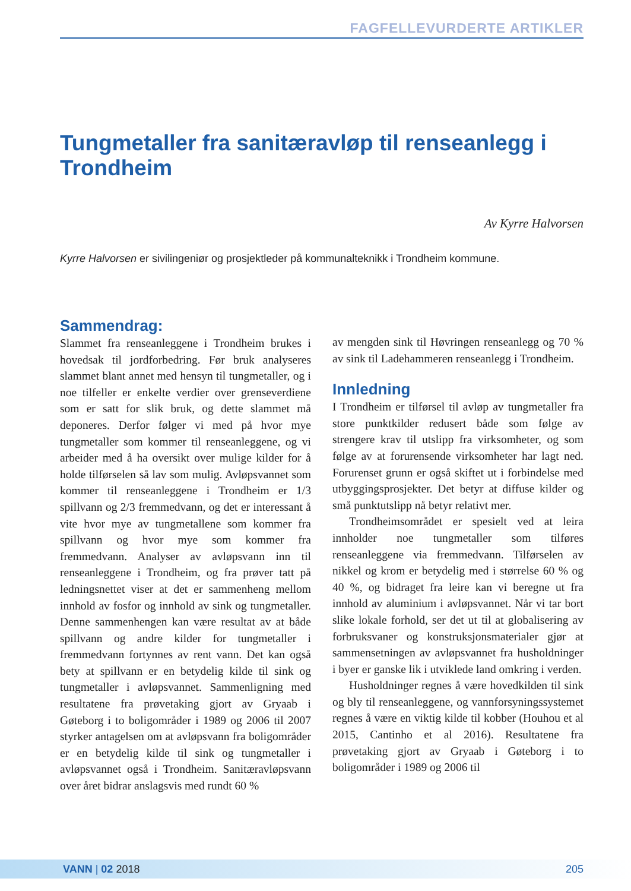FAGFELLEVURDERTE ARTIKLER
Tungmetaller fra sanitæravløp til renseanlegg i Trondheim
Av Kyrre Halvorsen
Kyrre Halvorsen er sivilingeniør og prosjektleder på kommunalteknikk i Trondheim kommune.
Sammendrag:
Slammet fra renseanleggene i Trondheim brukes i hovedsak til jordforbedring. Før bruk analyseres slammet blant annet med hensyn til tungmetaller, og i noe tilfeller er enkelte verdier over grenseverdiene som er satt for slik bruk, og dette slammet må deponeres. Derfor følger vi med på hvor mye tungmetaller som kommer til renseanleggene, og vi arbeider med å ha oversikt over mulige kilder for å holde tilførselen så lav som mulig. Avløpsvannet som kommer til renseanleggene i Trondheim er 1/3 spillvann og 2/3 fremmedvann, og det er interessant å vite hvor mye av tungmetallene som kommer fra spillvann og hvor mye som kommer fra fremmedvann. Analyser av avløpsvann inn til renseanleggene i Trondheim, og fra prøver tatt på ledningsnettet viser at det er sammenheng mellom innhold av fosfor og innhold av sink og tungmetaller. Denne sammenhengen kan være resultat av at både spillvann og andre kilder for tungmetaller i fremmedvann fortynnes av rent vann. Det kan også bety at spillvann er en betydelig kilde til sink og tungmetaller i avløpsvannet. Sammenligning med resultatene fra prøvetaking gjort av Gryaab i Gøteborg i to boligområder i 1989 og 2006 til 2007 styrker antagelsen om at avløpsvann fra boligområder er en betydelig kilde til sink og tungmetaller i avløpsvannet også i Trondheim. Sanitæravløpsvann over året bidrar anslagsvis med rundt 60 %
av mengden sink til Høvringen renseanlegg og 70 % av sink til Ladehammeren renseanlegg i Trondheim.
Innledning
I Trondheim er tilførsel til avløp av tungmetaller fra store punktkilder redusert både som følge av strengere krav til utslipp fra virksomheter, og som følge av at forurensende virksomheter har lagt ned. Forurenset grunn er også skiftet ut i forbindelse med utbyggingsprosjekter. Det betyr at diffuse kilder og små punktutslipp nå betyr relativt mer.
Trondheimsområdet er spesielt ved at leira innholder noe tungmetaller som tilføres renseanleggene via fremmedvann. Tilførselen av nikkel og krom er betydelig med i størrelse 60 % og 40 %, og bidraget fra leire kan vi beregne ut fra innhold av aluminium i avløpsvannet. Når vi tar bort slike lokale forhold, ser det ut til at globalisering av forbruksvaner og konstruksjonsmaterialer gjør at sammensetningen av avløpsvannet fra husholdninger i byer er ganske lik i utviklede land omkring i verden.
Husholdninger regnes å være hovedkilden til sink og bly til renseanleggene, og vannforsyningssystemet regnes å være en viktig kilde til kobber (Houhou et al 2015, Cantinho et al 2016). Resultatene fra prøvetaking gjort av Gryaab i Gøteborg i to boligområder i 1989 og 2006 til
VANN | 02 2018 205